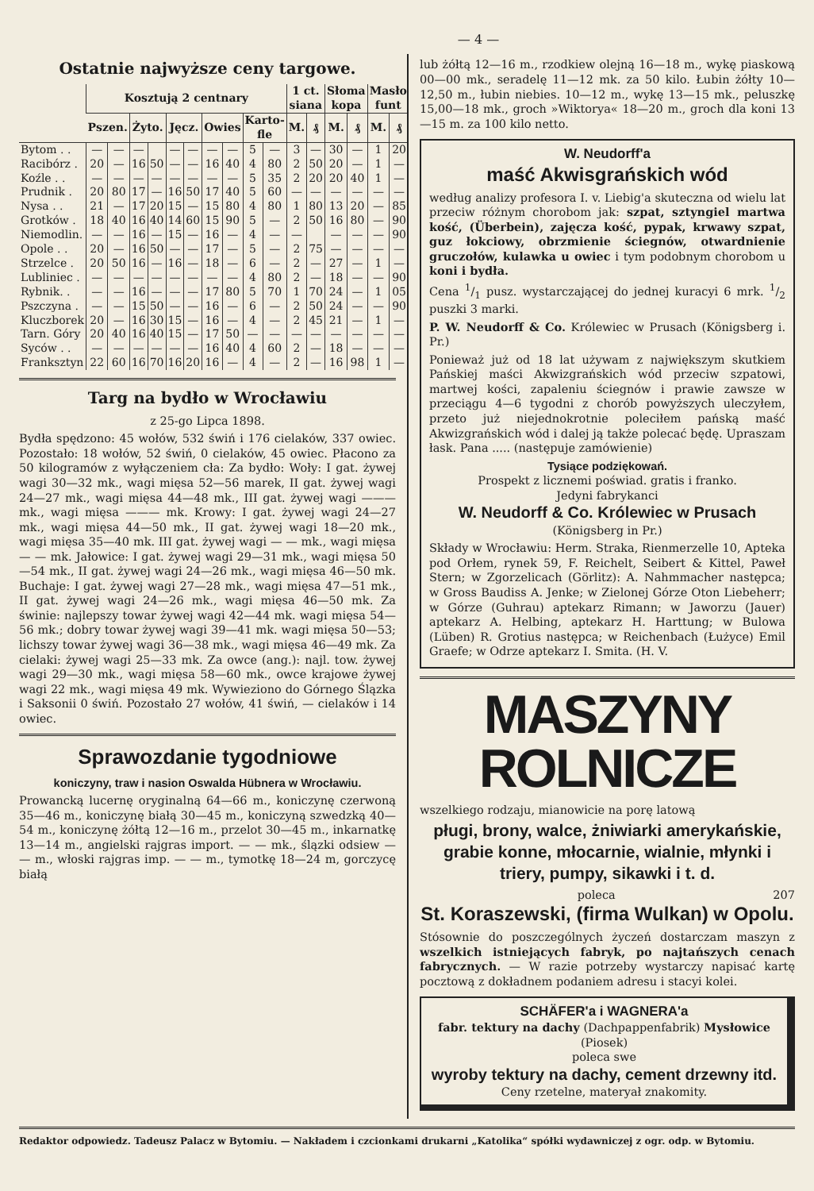— 4 —
Ostatnie najwyższe ceny targowe.
| | Kosztują 2 centnary | | | | | | | | | | 1 ct. siana | | Słoma kopa | | Masło funt | |
| --- | --- | --- | --- | --- | --- | --- | --- | --- | --- | --- | --- | --- | --- | --- | --- | --- |
| | Pszen. | | Żyto. | | Jęcz. | | Owies | | Karto-fle | | M. | ₰ | M. | ₰ | M. | ₰ |
| Bytom . . | — | — | — | | — | — | — | — | 5 | — | 3 | — | 30 | — | 1 | 20 |
| Racibórz . | 20 | — | 16 | 50 | — | — | 16 | 40 | 4 | 80 | 2 | 50 | 20 | — | 1 | — |
| Koźle . . | — | — | — | — | — | — | — | — | 5 | 35 | 2 | 20 | 20 | 40 | 1 | — |
| Prudnik . | 20 | 80 | 17 | — | 16 | 50 | 17 | 40 | 5 | 60 | — | — | — | — | — | — |
| Nysa . . | 21 | — | 17 | 20 | 15 | — | 15 | 80 | 4 | 80 | 1 | 80 | 13 | 20 | — | 85 |
| Grotków . | 18 | 40 | 16 | 40 | 14 | 60 | 15 | 90 | 5 | — | 2 | 50 | 16 | 80 | — | 90 |
| Niemodlin. | — | — | 16 | — | 15 | — | 16 | — | 4 | — | — | | — | — | — | 90 |
| Opole . . | 20 | — | 16 | 50 | — | — | 17 | — | 5 | — | 2 | 75 | — | — | — | — |
| Strzelce . | 20 | 50 | 16 | — | 16 | — | 18 | — | 6 | — | 2 | — | 27 | — | 1 | — |
| Lubliniec . | — | — | — | — | — | — | — | — | 4 | 80 | 2 | — | 18 | — | — | 90 |
| Rybnik. . | — | — | 16 | — | — | — | 17 | 80 | 5 | 70 | 1 | 70 | 24 | — | 1 | 05 |
| Pszczyna . | — | — | 15 | 50 | — | — | 16 | — | 6 | — | 2 | 50 | 24 | — | — | 90 |
| Kluczborek | 20 | — | 16 | 30 | 15 | — | 16 | — | 4 | — | 2 | 45 | 21 | — | 1 | — |
| Tarn. Góry | 20 | 40 | 16 | 40 | 15 | — | 17 | 50 | — | — | — | — | — | — | — | — |
| Syców . . | — | — | — | — | — | — | 16 | 40 | 4 | 60 | 2 | — | 18 | — | — | — |
| Franksztyn | 22 | 60 | 16 | 70 | 16 | 20 | 16 | — | 4 | — | 2 | — | 16 | 98 | 1 | — |
Targ na bydło w Wrocławiu
z 25-go Lipca 1898.
Bydła spędzono: 45 wołów, 532 świń i 176 cielaków, 337 owiec. Pozostało: 18 wołów, 52 świń, 0 cielaków, 45 owiec. Płacono za 50 kilogramów z wyłączeniem cła: Za bydło: Woły: I gat. żywej wagi 30—32 mk., wagi mięsa 52—56 marek, II gat. żywej wagi 24—27 mk., wagi mięsa 44—48 mk., III gat. żywej wagi ——— mk., wagi mięsa ——— mk. Krowy: I gat. żywej wagi 24—27 mk., wagi mięsa 44—50 mk., II gat. żywej wagi 18—20 mk., wagi mięsa 35—40 mk. III gat. żywej wagi — — mk., wagi mięsa — — mk. Jałowice: I gat. żywej wagi 29—31 mk., wagi mięsa 50—54 mk., II gat. żywej wagi 24—26 mk., wagi mięsa 46—50 mk. Buchaje: I gat. żywej wagi 27—28 mk., wagi mięsa 47—51 mk., II gat. żywej wagi 24—26 mk., wagi mięsa 46—50 mk. Za świnie: najlepszy towar żywej wagi 42—44 mk. wagi mięsa 54—56 mk.; dobry towar żywej wagi 39—41 mk. wagi mięsa 50—53; lichszy towar żywej wagi 36—38 mk., wagi mięsa 46—49 mk. Za cielaki: żywej wagi 25—33 mk. Za owce (ang.): najl. tow. żywej wagi 29—30 mk., wagi mięsa 58—60 mk., owce krajowe żywej wagi 22 mk., wagi mięsa 49 mk. Wywieziono do Górnego Ślązka i Saksonii 0 świń. Pozostało 27 wołów, 41 świń, — cielaków i 14 owiec.
Sprawozdanie tygodniowe
koniczyny, traw i nasion Oswalda Hübnera w Wrocławiu.
Prowancką lucernę oryginalną 64—66 m., koniczynę czerwoną 35—46 m., koniczynę białą 30—45 m., koniczyną szwedzką 40—54 m., koniczynę żółtą 12—16 m., przelot 30—45 m., inkarnatkę 13—14 m., angielski rajgras import. — — mk., ślązki odsiew — — m., włoski rajgras imp. — — m., tymotkę 18—24 m, gorczycę białą
lub żółtą 12—16 m., rzodkiew olejną 16—18 m., wykę piaskową 00—00 mk., seradelę 11—12 mk. za 50 kilo. Łubin żółty 10—12,50 m., łubin niebies. 10—12 m., wykę 13—15 mk., peluszkę 15,00—18 mk., groch »Wiktorya« 18—20 m., groch dla koni 13—15 m. za 100 kilo netto.
W. Neudorff'a
maść Akwisgrańskich wód
według analizy profesora I. v. Liebig'a skuteczna od wielu lat przeciw różnym chorobom jak: szpat, sztyngiel martwa kość, (Überbein), zajęcza kość, pypak, krwawy szpat, guz łokciowy, obrzmienie ściegnów, otwardnienie gruczołów, kulawka u owiec i tym podobnym chorobom u koni i bydła.
Cena 1/1 pusz. wystarczającej do jednej kuracyi 6 mrk. 1/2 puszki 3 marki.
P. W. Neudorff & Co. Królewiec w Prusach (Königsberg i. Pr.)
Ponieważ już od 18 lat używam z największym skutkiem Pańskiej maści Akwizgrańskich wód przeciw szpatowi, martwej kości, zapaleniu ściegnów i prawie zawsze w przeciągu 4—6 tygodni z chorób powyższych uleczyłem, przeto już niejednokrotnie poleciłem pańską maść Akwizgrańskich wód i dalej ją także polecać będę. Upraszam łask. Pana ..... (następuje zamówienie)
Tysiące podziękowań.
Prospekt z licznemi poświad. gratis i franko.
Jedyni fabrykanci
W. Neudorff & Co. Królewiec w Prusach
(Königsberg in Pr.)
Składy w Wrocławiu: Herm. Straka, Rienmerzelle 10, Apteka pod Orłem, rynek 59, F. Reichelt, Seibert & Kittel, Paweł Stern; w Zgorzelicach (Görlitz): A. Nahmmacher następca; w Gross Baudiss A. Jenke; w Zielonej Górze Oton Liebeherr; w Górze (Guhrau) aptekarz Rimann; w Jaworzu (Jauer) aptekarz A. Helbing, aptekarz H. Harttung; w Bulowa (Lüben) R. Grotius następca; w Reichenbach (Łużyce) Emil Graefe; w Odrze aptekarz I. Smita. (H. V.
MASZYNY ROLNICZE
wszelkiego rodzaju, mianowicie na porę latową
pługi, brony, walce, żniwiarki amerykańskie, grabie konne, młocarnie, wialnie, młynki i triery, pumpy, sikawki i t. d.
poleca 207
St. Koraszewski, (firma Wulkan) w Opolu.
Stósownie do poszczególnych życzeń dostarczam maszyn z wszelkich istniejących fabryk, po najtańszych cenach fabrycznych. — W razie potrzeby wystarczy napisać kartę pocztową z dokładnem podaniem adresu i stacyi kolei.
SCHÄFER'a i WAGNERA'a
fabr. tektury na dachy (Dachpappenfabrik) Mysłowice (Piosek)
poleca swe
wyroby tektury na dachy, cement drzewny itd.
Ceny rzetelne, materyał znakomity.
Redaktor odpowiedz. Tadeusz Palacz w Bytomiu. — Nakładem i czcionkami drukarni „Katolika“ spółki wydawniczej z ogr. odp. w Bytomiu.